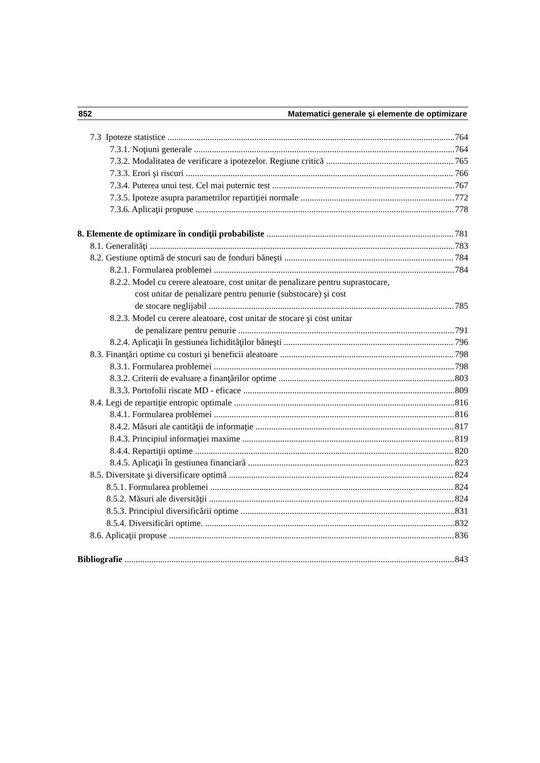852 Matematici generale şi elemente de optimizare
7.3 Ipoteze statistice 764
7.3.1. Noţiuni generale 764
7.3.2. Modalitatea de verificare a ipotezelor. Regiune critică 765
7.3.3. Erori şi riscuri 766
7.3.4. Puterea unui test. Cel mai puternic test 767
7.3.5. Ipoteze asupra parametrilor repartiţiei normale 772
7.3.6. Aplicaţii propuse 778
8. Elemente de optimizare în condiţii probabiliste 781
8.1. Generalităţi 783
8.2. Gestiune optimă de stocuri sau de fonduri băneşti 784
8.2.1. Formularea problemei 784
8.2.2. Model cu cerere aleatoare, cost unitar de penalizare pentru suprastocare,
cost unitar de penalizare pentru penurie (substocare) şi cost
de stocare neglijabil 785
8.2.3. Model cu cerere aleatoare, cost unitar de stocare şi cost unitar
de penalizare pentru penurie 791
8.2.4. Aplicaţii în gestiunea lichidităţilor băneşti 796
8.3. Finanţări optime cu costuri şi beneficii aleatoare 798
8.3.1. Formularea problemei 798
8.3.2. Criterii de evaluare a finanţărilor optime 803
8.3.3. Portofolii riscate MD - eficace 809
8.4. Legi de repartiţie entropic optimale 816
8.4.1. Formularea problemei 816
8.4.2. Măsuri ale cantităţii de informaţie 817
8.4.3. Principiul informaţiei maxime 819
8.4.4. Repartiţii optime 820
8.4.5. Aplicaţii în gestiunea financiară 823
8.5. Diversitate şi diversificare optimă 824
8.5.1. Formularea problemei 824
8.5.2. Măsuri ale diversităţii 824
8.5.3. Principiul diversificării optime 831
8.5.4. Diversificări optime. 832
8.6. Aplicaţii propuse 836
Bibliografie 843